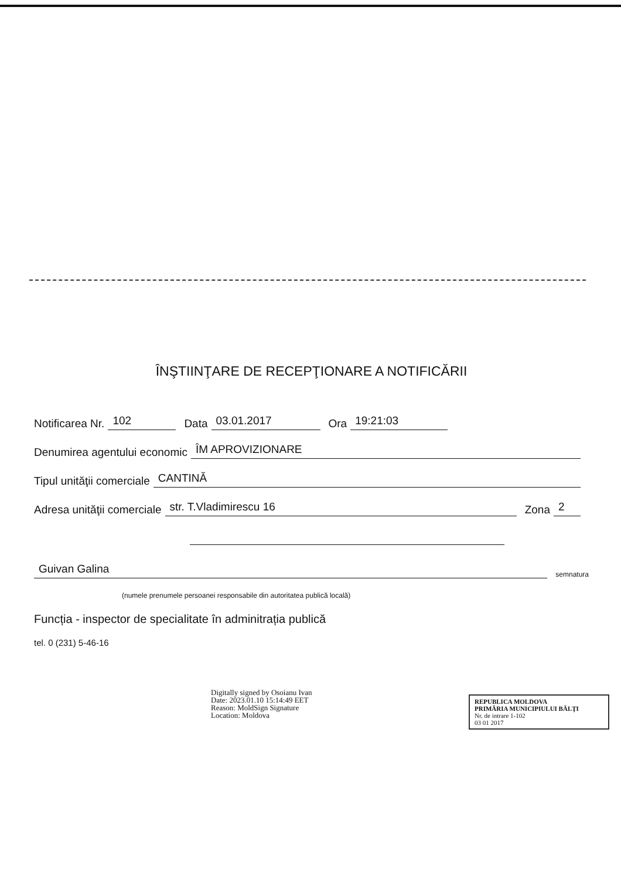ÎNŞTIINŢARE DE RECEPŢIONARE A NOTIFICĂRII
Notificarea Nr. 102 Data 03.01.2017 Ora 19:21:03
Denumirea agentului economic ÎM APROVIZIONARE
Tipul unităţii comerciale CANTINĂ
Adresa unităţii comerciale str. T.Vladimirescu 16 Zona 2
Guivan Galina semnatura
(numele prenumele persoanei responsabile din autoritatea publică locală)
Funcția - inspector de specialitate în adminitrația publică
tel. 0 (231) 5-46-16
Digitally signed by Osoianu Ivan
Date: 2023.01.10 15:14:49 EET
Reason: MoldSign Signature
Location: Moldova
REPUBLICA MOLDOVA
PRIMĂRIA MUNICIPIULUI BĂLŢI
Nr. de intrare 1-102
03 01 2017